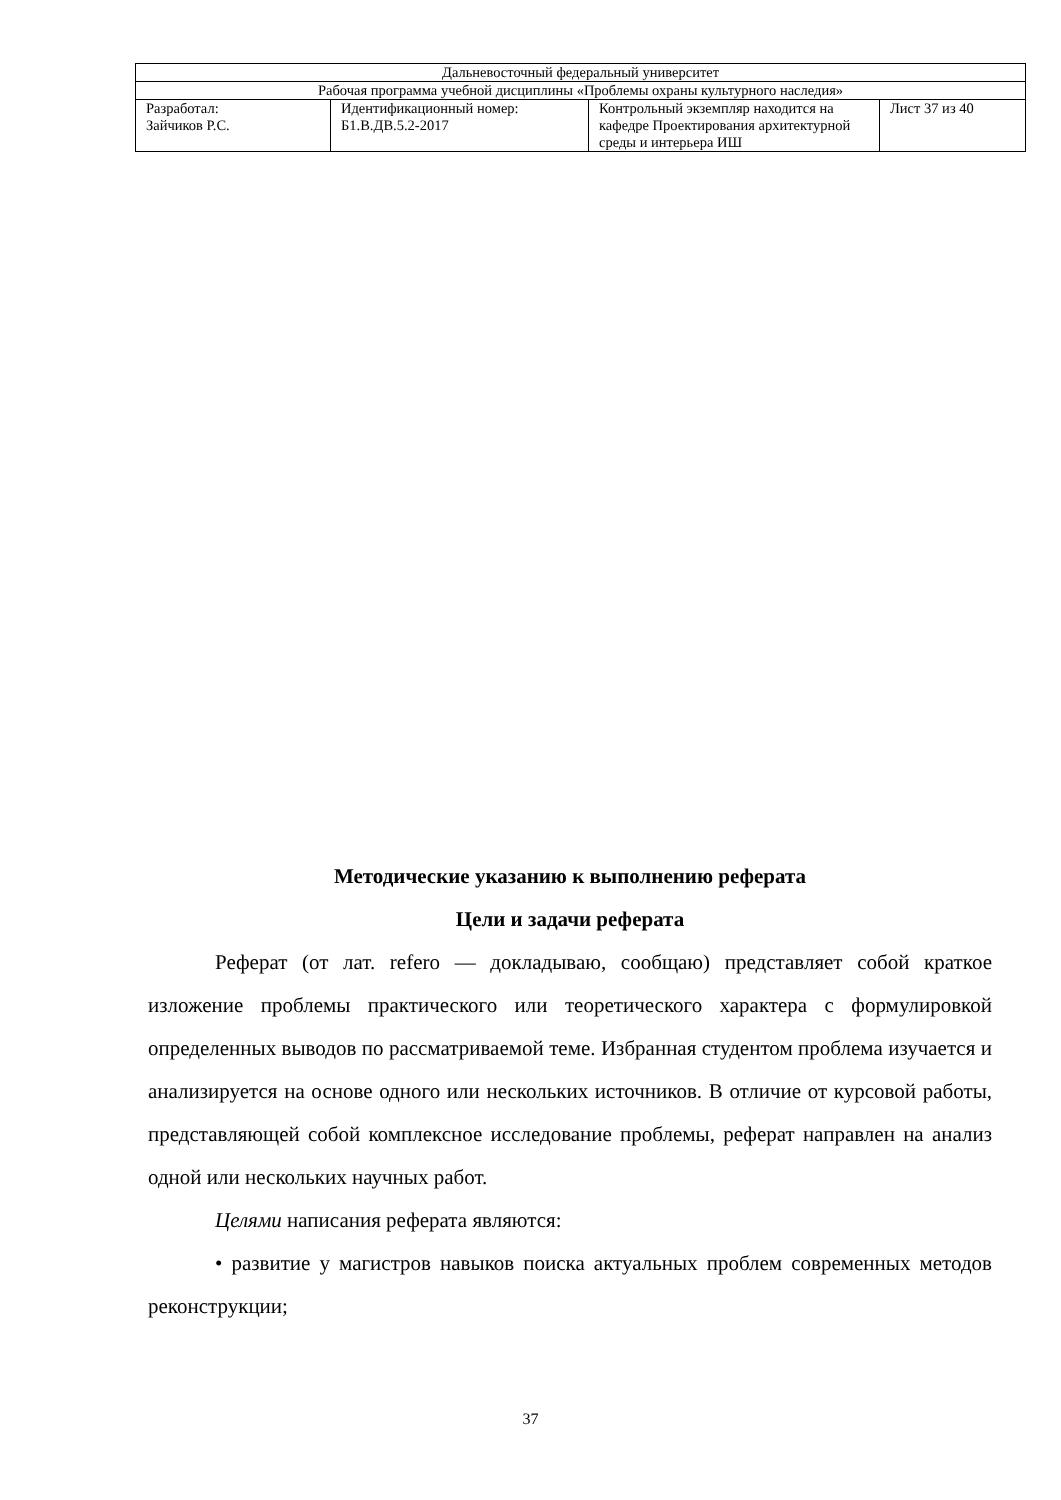| Дальневосточный федеральный университет | | | |
| Рабочая программа учебной дисциплины «Проблемы охраны культурного наследия» | | | |
| Разработал: Зайчиков Р.С. | Идентификационный номер: Б1.В.ДВ.5.2-2017 | Контрольный экземпляр находится на кафедре Проектирования архитектурной среды и интерьера ИШ | Лист 37 из 40 |
Методические указанию к выполнению реферата
Цели и задачи реферата
Реферат (от лат. refero — докладываю, сообщаю) представляет собой краткое изложение проблемы практического или теоретического характера с формулировкой определенных выводов по рассматриваемой теме. Избранная студентом проблема изучается и анализируется на основе одного или нескольких источников. В отличие от курсовой работы, представляющей собой комплексное исследование проблемы, реферат направлен на анализ одной или нескольких научных работ.
Целями написания реферата являются:
• развитие у магистров навыков поиска актуальных проблем современных методов реконструкции;
37